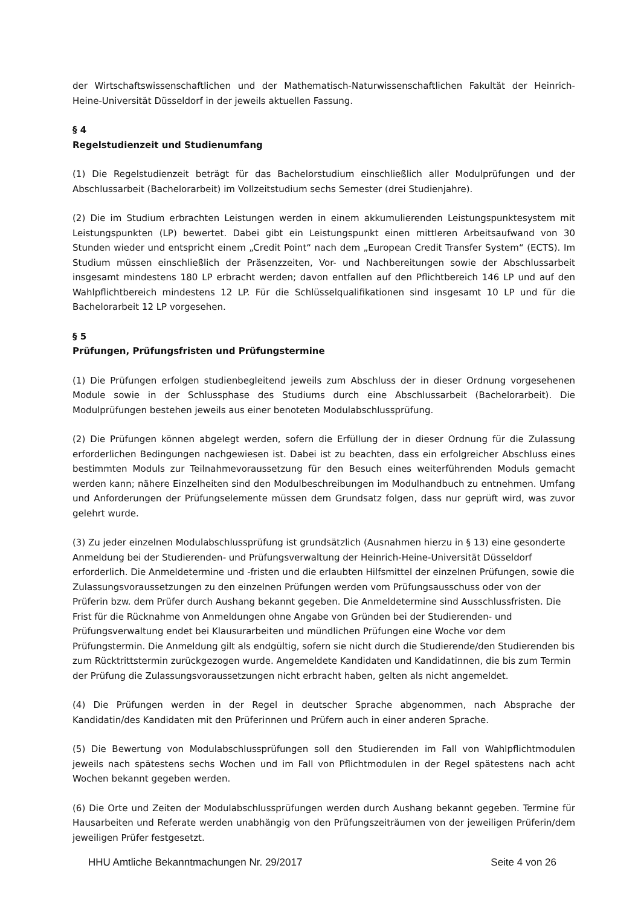der Wirtschaftswissenschaftlichen und der Mathematisch-Naturwissenschaftlichen Fakultät der Heinrich-Heine-Universität Düsseldorf in der jeweils aktuellen Fassung.
§ 4
Regelstudienzeit und Studienumfang
(1) Die Regelstudienzeit beträgt für das Bachelorstudium einschließlich aller Modulprüfungen und der Abschlussarbeit (Bachelorarbeit) im Vollzeitstudium sechs Semester (drei Studienjahre).
(2) Die im Studium erbrachten Leistungen werden in einem akkumulierenden Leistungspunktesystem mit Leistungspunkten (LP) bewertet. Dabei gibt ein Leistungspunkt einen mittleren Arbeitsaufwand von 30 Stunden wieder und entspricht einem „Credit Point“ nach dem „European Credit Transfer System“ (ECTS). Im Studium müssen einschließlich der Präsenzzeiten, Vor- und Nachbereitungen sowie der Abschlussarbeit insgesamt mindestens 180 LP erbracht werden; davon entfallen auf den Pflichtbereich 146 LP und auf den Wahlpflichtbereich mindestens 12 LP. Für die Schlüsselqualifikationen sind insgesamt 10 LP und für die Bachelorarbeit 12 LP vorgesehen.
§ 5
Prüfungen, Prüfungsfristen und Prüfungstermine
(1) Die Prüfungen erfolgen studienbegleitend jeweils zum Abschluss der in dieser Ordnung vorgesehenen Module sowie in der Schlussphase des Studiums durch eine Abschlussarbeit (Bachelorarbeit). Die Modulprüfungen bestehen jeweils aus einer benoteten Modulabschlussprüfung.
(2) Die Prüfungen können abgelegt werden, sofern die Erfüllung der in dieser Ordnung für die Zulassung erforderlichen Bedingungen nachgewiesen ist. Dabei ist zu beachten, dass ein erfolgreicher Abschluss eines bestimmten Moduls zur Teilnahmevoraussetzung für den Besuch eines weiterführenden Moduls gemacht werden kann; nähere Einzelheiten sind den Modulbeschreibungen im Modulhandbuch zu entnehmen. Umfang und Anforderungen der Prüfungselemente müssen dem Grundsatz folgen, dass nur geprüft wird, was zuvor gelehrt wurde.
(3) Zu jeder einzelnen Modulabschlussprüfung ist grundsätzlich (Ausnahmen hierzu in § 13) eine gesonderte Anmeldung bei der Studierenden- und Prüfungsverwaltung der Heinrich-Heine-Universität Düsseldorf erforderlich. Die Anmeldetermine und -fristen und die erlaubten Hilfsmittel der einzelnen Prüfungen, sowie die Zulassungsvoraussetzungen zu den einzelnen Prüfungen werden vom Prüfungsausschuss oder von der Prüferin bzw. dem Prüfer durch Aushang bekannt gegeben. Die Anmeldetermine sind Ausschlussfristen. Die Frist für die Rücknahme von Anmeldungen ohne Angabe von Gründen bei der Studierenden- und Prüfungsverwaltung endet bei Klausurarbeiten und mündlichen Prüfungen eine Woche vor dem Prüfungstermin. Die Anmeldung gilt als endgültig, sofern sie nicht durch die Studierende/den Studierenden bis zum Rücktrittstermin zurückgezogen wurde. Angemeldete Kandidaten und Kandidatinnen, die bis zum Termin der Prüfung die Zulassungsvoraussetzungen nicht erbracht haben, gelten als nicht angemeldet.
(4) Die Prüfungen werden in der Regel in deutscher Sprache abgenommen, nach Absprache der Kandidatin/des Kandidaten mit den Prüferinnen und Prüfern auch in einer anderen Sprache.
(5) Die Bewertung von Modulabschlussprüfungen soll den Studierenden im Fall von Wahlpflichtmodulen jeweils nach spätestens sechs Wochen und im Fall von Pflichtmodulen in der Regel spätestens nach acht Wochen bekannt gegeben werden.
(6) Die Orte und Zeiten der Modulabschlussprüfungen werden durch Aushang bekannt gegeben. Termine für Hausarbeiten und Referate werden unabhängig von den Prüfungszeiträumen von der jeweiligen Prüferin/dem jeweiligen Prüfer festgesetzt.
HHU Amtliche Bekanntmachungen Nr. 29/2017 Seite 4 von 26